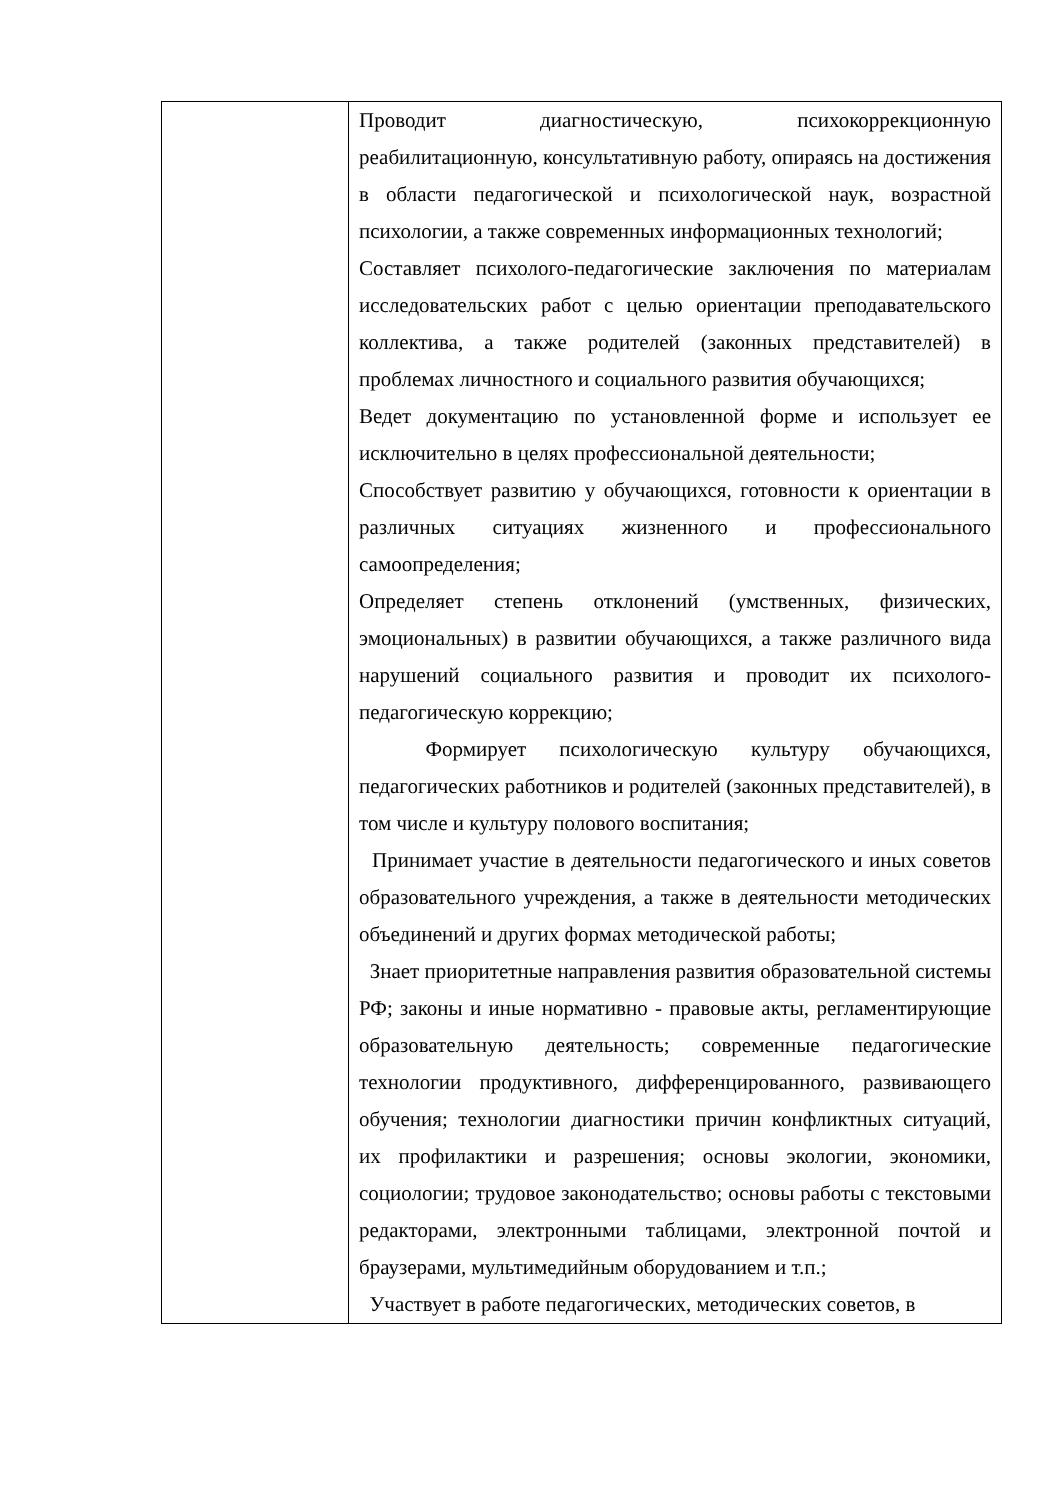| | Проводит диагностическую, психокоррекционную реабилитационную, консультативную работу, опираясь на достижения в области педагогической и психологической наук, возрастной психологии, а также современных информационных технологий; Составляет психолого-педагогические заключения по материалам исследовательских работ с целью ориентации преподавательского коллектива, а также родителей (законных представителей) в проблемах личностного и социального развития обучающихся; Ведет документацию по установленной форме и использует ее исключительно в целях профессиональной деятельности; Способствует развитию у обучающихся, готовности к ориентации в различных ситуациях жизненного и профессионального самоопределения; Определяет степень отклонений (умственных, физических, эмоциональных) в развитии обучающихся, а также различного вида нарушений социального развития и проводит их психолого-педагогическую коррекцию; Формирует психологическую культуру обучающихся, педагогических работников и родителей (законных представителей), в том числе и культуру полового воспитания; Принимает участие в деятельности педагогического и иных советов образовательного учреждения, а также в деятельности методических объединений и других формах методической работы; Знает приоритетные направления развития образовательной системы РФ; законы и иные нормативно - правовые акты, регламентирующие образовательную деятельность; современные педагогические технологии продуктивного, дифференцированного, развивающего обучения; технологии диагностики причин конфликтных ситуаций, их профилактики и разрешения; основы экологии, экономики, социологии; трудовое законодательство; основы работы с текстовыми редакторами, электронными таблицами, электронной почтой и браузерами, мультимедийным оборудованием и т.п.; Участвует в работе педагогических, методических советов, в |